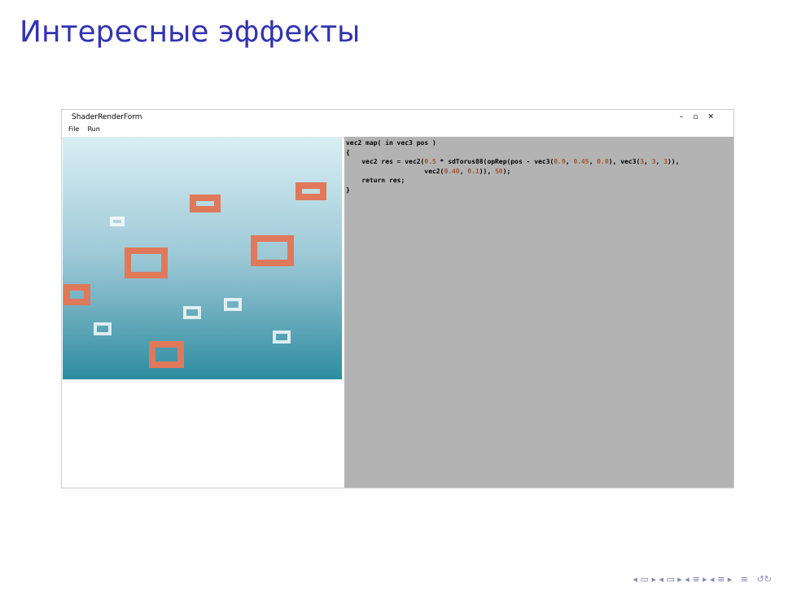Интересные эффекты
ShaderRenderForm –▫✕
File Run
vec2 map( in vec3 pos ) { vec2 res = vec2(0.5 * sdTorus88(opRep(pos - vec3(0.0, 0.45, 0.0), vec3(3, 3, 3)), vec2(0.40, 0.1)), 50); return res; }
◂ ▭ ▸ ◂ ▭ ▸ ◂ ≡ ▸ ◂ ≡ ▸ ≡ ↺↻